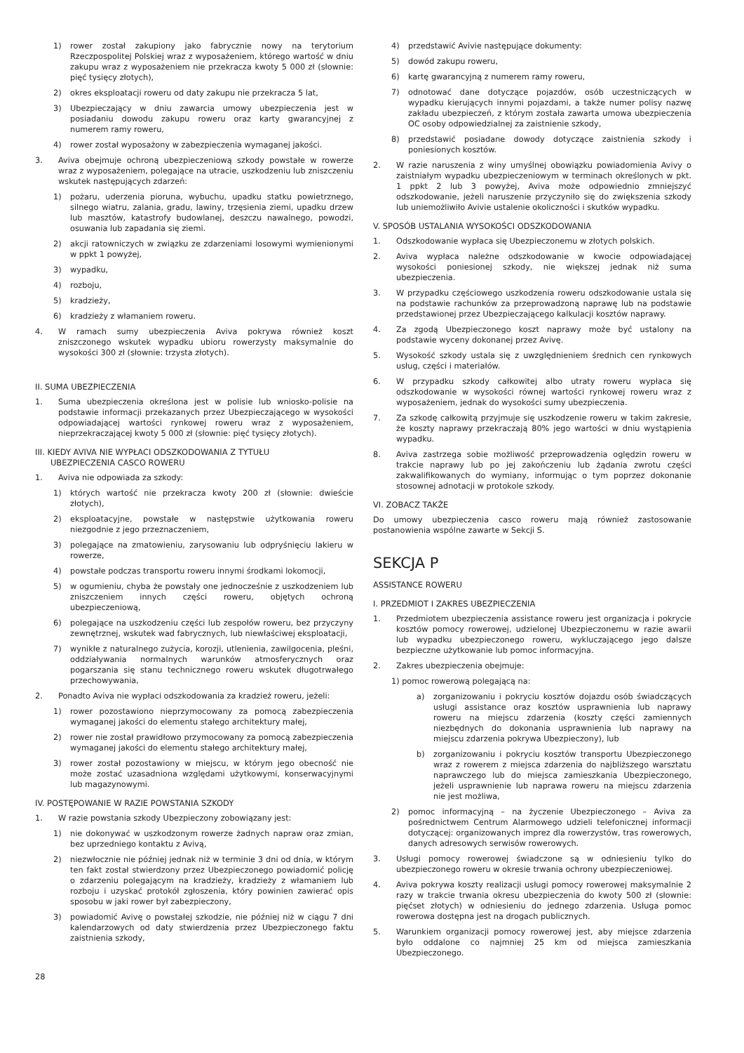1) rower został zakupiony jako fabrycznie nowy na terytorium Rzeczpospolitej Polskiej wraz z wyposażeniem, którego wartość w dniu zakupu wraz z wyposażeniem nie przekracza kwoty 5 000 zł (słownie: pięć tysięcy złotych),
2) okres eksploatacji roweru od daty zakupu nie przekracza 5 lat,
3) Ubezpieczający w dniu zawarcia umowy ubezpieczenia jest w posiadaniu dowodu zakupu roweru oraz karty gwarancyjnej z numerem ramy roweru,
4) rower został wyposażony w zabezpieczenia wymaganej jakości.
3. Aviva obejmuje ochroną ubezpieczeniową szkody powstałe w rowerze wraz z wyposażeniem, polegające na utracie, uszkodzeniu lub zniszczeniu wskutek następujących zdarzeń:
1) pożaru, uderzenia pioruna, wybuchu, upadku statku powietrznego, silnego wiatru, zalania, gradu, lawiny, trzęsienia ziemi, upadku drzew lub masztów, katastrofy budowlanej, deszczu nawalnego, powodzi, osuwania lub zapadania się ziemi.
2) akcji ratowniczych w związku ze zdarzeniami losowymi wymienionymi w ppkt 1 powyżej,
3) wypadku,
4) rozboju,
5) kradzieży,
6) kradzieży z włamaniem roweru.
4. W ramach sumy ubezpieczenia Aviva pokrywa również koszt zniszczonego wskutek wypadku ubioru rowerzysty maksymalnie do wysokości 300 zł (słownie: trzysta złotych).
II. SUMA UBEZPIECZENIA
1. Suma ubezpieczenia określona jest w polisie lub wniosko-polisie na podstawie informacji przekazanych przez Ubezpieczającego w wysokości odpowiadającej wartości rynkowej roweru wraz z wyposażeniem, nieprzekraczającej kwoty 5 000 zł (słownie: pięć tysięcy złotych).
III. KIEDY AVIVA NIE WYPŁACI ODSZKODOWANIA Z TYTUŁU
UBEZPIECZENIA CASCO ROWERU
1. Aviva nie odpowiada za szkody:
1) których wartość nie przekracza kwoty 200 zł (słownie: dwieście złotych),
2) eksploatacyjne, powstałe w następstwie użytkowania roweru niezgodnie z jego przeznaczeniem,
3) polegające na zmatowieniu, zarysowaniu lub odpryśnięciu lakieru w rowerze,
4) powstałe podczas transportu roweru innymi środkami lokomocji,
5) w ogumieniu, chyba że powstały one jednocześnie z uszkodzeniem lub zniszczeniem innych części roweru, objętych ochroną ubezpieczeniową,
6) polegające na uszkodzeniu części lub zespołów roweru, bez przyczyny zewnętrznej, wskutek wad fabrycznych, lub niewłaściwej eksploatacji,
7) wynikłe z naturalnego zużycia, korozji, utlenienia, zawilgocenia, pleśni, oddziaływania normalnych warunków atmosferycznych oraz pogarszania się stanu technicznego roweru wskutek długotrwałego przechowywania,
2. Ponadto Aviva nie wypłaci odszkodowania za kradzież roweru, jeżeli:
1) rower pozostawiono nieprzymocowany za pomocą zabezpieczenia wymaganej jakości do elementu stałego architektury małej,
2) rower nie został prawidłowo przymocowany za pomocą zabezpieczenia wymaganej jakości do elementu stałego architektury małej,
3) rower został pozostawiony w miejscu, w którym jego obecność nie może zostać uzasadniona względami użytkowymi, konserwacyjnymi lub magazynowymi.
IV. POSTĘPOWANIE W RAZIE POWSTANIA SZKODY
1. W razie powstania szkody Ubezpieczony zobowiązany jest:
1) nie dokonywać w uszkodzonym rowerze żadnych napraw oraz zmian, bez uprzedniego kontaktu z Avivą,
2) niezwłocznie nie później jednak niż w terminie 3 dni od dnia, w którym ten fakt został stwierdzony przez Ubezpieczonego powiadomić policję o zdarzeniu polegającym na kradzieży, kradzieży z włamaniem lub rozboju i uzyskać protokół zgłoszenia, który powinien zawierać opis sposobu w jaki rower był zabezpieczony,
3) powiadomić Avivę o powstałej szkodzie, nie później niż w ciągu 7 dni kalendarzowych od daty stwierdzenia przez Ubezpieczonego faktu zaistnienia szkody,
4) przedstawić Avivie następujące dokumenty:
5) dowód zakupu roweru,
6) kartę gwarancyjną z numerem ramy roweru,
7) odnotować dane dotyczące pojazdów, osób uczestniczących w wypadku kierujących innymi pojazdami, a także numer polisy nazwę zakładu ubezpieczeń, z którym została zawarta umowa ubezpieczenia OC osoby odpowiedzialnej za zaistnienie szkody,
8) przedstawić posiadane dowody dotyczące zaistnienia szkody i poniesionych kosztów.
2. W razie naruszenia z winy umyślnej obowiązku powiadomienia Avivy o zaistniałym wypadku ubezpieczeniowym w terminach określonych w pkt. 1 ppkt 2 lub 3 powyżej, Aviva może odpowiednio zmniejszyć odszkodowanie, jeżeli naruszenie przyczyniło się do zwiększenia szkody lub uniemożliwiło Avivie ustalenie okoliczności i skutków wypadku.
V. SPOSÓB USTALANIA WYSOKOŚCI ODSZKODOWANIA
1. Odszkodowanie wypłaca się Ubezpieczonemu w złotych polskich.
2. Aviva wypłaca należne odszkodowanie w kwocie odpowiadającej wysokości poniesionej szkody, nie większej jednak niż suma ubezpieczenia.
3. W przypadku częściowego uszkodzenia roweru odszkodowanie ustala się na podstawie rachunków za przeprowadzoną naprawę lub na podstawie przedstawionej przez Ubezpieczającego kalkulacji kosztów naprawy.
4. Za zgodą Ubezpieczonego koszt naprawy może być ustalony na podstawie wyceny dokonanej przez Avivę.
5. Wysokość szkody ustala się z uwzględnieniem średnich cen rynkowych usług, części i materiałów.
6. W przypadku szkody całkowitej albo utraty roweru wypłaca się odszkodowanie w wysokości równej wartości rynkowej roweru wraz z wyposażeniem, jednak do wysokości sumy ubezpieczenia.
7. Za szkodę całkowitą przyjmuje się uszkodzenie roweru w takim zakresie, że koszty naprawy przekraczają 80% jego wartości w dniu wystąpienia wypadku.
8. Aviva zastrzega sobie możliwość przeprowadzenia oględzin roweru w trakcie naprawy lub po jej zakończeniu lub żądania zwrotu części zakwalifikowanych do wymiany, informując o tym poprzez dokonanie stosownej adnotacji w protokole szkody.
VI. ZOBACZ TAKŻE
Do umowy ubezpieczenia casco roweru mają również zastosowanie postanowienia wspólne zawarte w Sekcji S.
SEKCJA P
ASSISTANCE ROWERU
I. PRZEDMIOT I ZAKRES UBEZPIECZENIA
1. Przedmiotem ubezpieczenia assistance roweru jest organizacja i pokrycie kosztów pomocy rowerowej, udzielonej Ubezpieczonemu w razie awarii lub wypadku ubezpieczonego roweru, wykluczającego jego dalsze bezpieczne użytkowanie lub pomoc informacyjna.
2. Zakres ubezpieczenia obejmuje:
1) pomoc rowerową polegającą na:
a) zorganizowaniu i pokryciu kosztów dojazdu osób świadczących usługi assistance oraz kosztów usprawnienia lub naprawy roweru na miejscu zdarzenia (koszty części zamiennych niezbędnych do dokonania usprawnienia lub naprawy na miejscu zdarzenia pokrywa Ubezpieczony), lub
b) zorganizowaniu i pokryciu kosztów transportu Ubezpieczonego wraz z rowerem z miejsca zdarzenia do najbliższego warsztatu naprawczego lub do miejsca zamieszkania Ubezpieczonego, jeżeli usprawnienie lub naprawa roweru na miejscu zdarzenia nie jest możliwa,
2) pomoc informacyjną – na życzenie Ubezpieczonego – Aviva za pośrednictwem Centrum Alarmowego udzieli telefonicznej informacji dotyczącej: organizowanych imprez dla rowerzystów, tras rowerowych, danych adresowych serwisów rowerowych.
3. Usługi pomocy rowerowej świadczone są w odniesieniu tylko do ubezpieczonego roweru w okresie trwania ochrony ubezpieczeniowej.
4. Aviva pokrywa koszty realizacji usługi pomocy rowerowej maksymalnie 2 razy w trakcie trwania okresu ubezpieczenia do kwoty 500 zł (słownie: pięćset złotych) w odniesieniu do jednego zdarzenia. Usługa pomoc rowerowa dostępna jest na drogach publicznych.
5. Warunkiem organizacji pomocy rowerowej jest, aby miejsce zdarzenia było oddalone co najmniej 25 km od miejsca zamieszkania Ubezpieczonego.
28